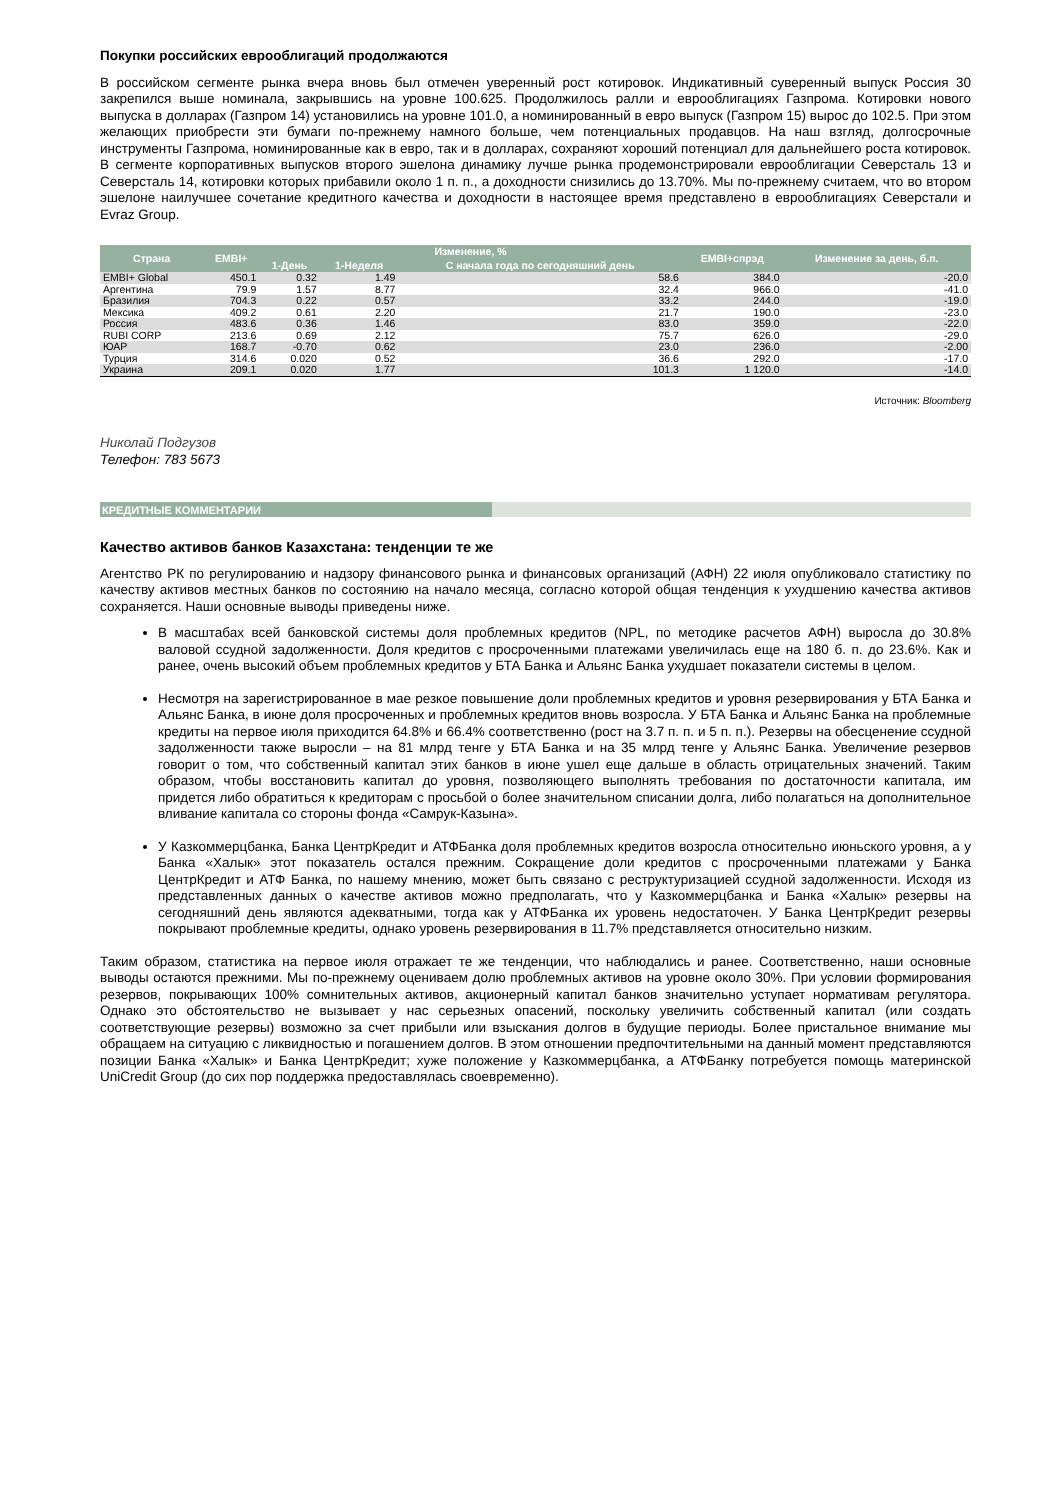Покупки российских еврооблигаций продолжаются
В российском сегменте рынка вчера вновь был отмечен уверенный рост котировок. Индикативный суверенный выпуск Россия 30 закрепился выше номинала, закрывшись на уровне 100.625. Продолжилось ралли и еврооблигациях Газпрома. Котировки нового выпуска в долларах (Газпром 14) установились на уровне 101.0, а номинированный в евро выпуск (Газпром 15) вырос до 102.5. При этом желающих приобрести эти бумаги по-прежнему намного больше, чем потенциальных продавцов. На наш взгляд, долгосрочные инструменты Газпрома, номинированные как в евро, так и в долларах, сохраняют хороший потенциал для дальнейшего роста котировок. В сегменте корпоративных выпусков второго эшелона динамику лучше рынка продемонстрировали еврооблигации Северсталь 13 и Северсталь 14, котировки которых прибавили около 1 п. п., а доходности снизились до 13.70%. Мы по-прежнему считаем, что во втором эшелоне наилучшее сочетание кредитного качества и доходности в настоящее время представлено в еврооблигациях Северстали и Evraz Group.
| Страна | EMBI+ | Изменение, % | | | EMBI+спрэд | Изменение за день, б.п. |
| --- | --- | --- | --- | --- | --- | --- |
| | | 1-День | 1-Неделя | С начала года по сегодняшний день | | |
| EMBI+ Global | 450.1 | 0.32 | 1.49 | 58.6 | 384.0 | -20.0 |
| Аргентина | 79.9 | 1.57 | 8.77 | 32.4 | 966.0 | -41.0 |
| Бразилия | 704.3 | 0.22 | 0.57 | 33.2 | 244.0 | -19.0 |
| Мексика | 409.2 | 0.61 | 2.20 | 21.7 | 190.0 | -23.0 |
| Россия | 483.6 | 0.36 | 1.46 | 83.0 | 359.0 | -22.0 |
| RUBI CORP | 213.6 | 0.69 | 2.12 | 75.7 | 626.0 | -29.0 |
| ЮАР | 168.7 | -0.70 | 0.62 | 23.0 | 236.0 | -2.00 |
| Турция | 314.6 | 0.020 | 0.52 | 36.6 | 292.0 | -17.0 |
| Украина | 209.1 | 0.020 | 1.77 | 101.3 | 1 120.0 | -14.0 |
Источник: Bloomberg
Николай Подгузов
Телефон: 783 5673
КРЕДИТНЫЕ КОММЕНТАРИИ
Качество активов банков Казахстана: тенденции те же
Агентство РК по регулированию и надзору финансового рынка и финансовых организаций (АФН) 22 июля опубликовало статистику по качеству активов местных банков по состоянию на начало месяца, согласно которой общая тенденция к ухудшению качества активов сохраняется. Наши основные выводы приведены ниже.
В масштабах всей банковской системы доля проблемных кредитов (NPL, по методике расчетов АФН) выросла до 30.8% валовой ссудной задолженности. Доля кредитов с просроченными платежами увеличилась еще на 180 б. п. до 23.6%. Как и ранее, очень высокий объем проблемных кредитов у БТА Банка и Альянс Банка ухудшает показатели системы в целом.
Несмотря на зарегистрированное в мае резкое повышение доли проблемных кредитов и уровня резервирования у БТА Банка и Альянс Банка, в июне доля просроченных и проблемных кредитов вновь возросла. У БТА Банка и Альянс Банка на проблемные кредиты на первое июля приходится 64.8% и 66.4% соответственно (рост на 3.7 п. п. и 5 п. п.). Резервы на обесценение ссудной задолженности также выросли – на 81 млрд тенге у БТА Банка и на 35 млрд тенге у Альянс Банка. Увеличение резервов говорит о том, что собственный капитал этих банков в июне ушел еще дальше в область отрицательных значений. Таким образом, чтобы восстановить капитал до уровня, позволяющего выполнять требования по достаточности капитала, им придется либо обратиться к кредиторам с просьбой о более значительном списании долга, либо полагаться на дополнительное вливание капитала со стороны фонда «Самрук-Казына».
У Казкоммерцбанка, Банка ЦентрКредит и АТФБанка доля проблемных кредитов возросла относительно июньского уровня, а у Банка «Халык» этот показатель остался прежним. Сокращение доли кредитов с просроченными платежами у Банка ЦентрКредит и АТФ Банка, по нашему мнению, может быть связано с реструктуризацией ссудной задолженности. Исходя из представленных данных о качестве активов можно предполагать, что у Казкоммерцбанка и Банка «Халык» резервы на сегодняшний день являются адекватными, тогда как у АТФБанка их уровень недостаточен. У Банка ЦентрКредит резервы покрывают проблемные кредиты, однако уровень резервирования в 11.7% представляется относительно низким.
Таким образом, статистика на первое июля отражает те же тенденции, что наблюдались и ранее. Соответственно, наши основные выводы остаются прежними. Мы по-прежнему оцениваем долю проблемных активов на уровне около 30%. При условии формирования резервов, покрывающих 100% сомнительных активов, акционерный капитал банков значительно уступает нормативам регулятора. Однако это обстоятельство не вызывает у нас серьезных опасений, поскольку увеличить собственный капитал (или создать соответствующие резервы) возможно за счет прибыли или взыскания долгов в будущие периоды. Более пристальное внимание мы обращаем на ситуацию с ликвидностью и погашением долгов. В этом отношении предпочтительными на данный момент представляются позиции Банка «Халык» и Банка ЦентрКредит; хуже положение у Казкоммерцбанка, а АТФБанку потребуется помощь материнской UniCredit Group (до сих пор поддержка предоставлялась своевременно).